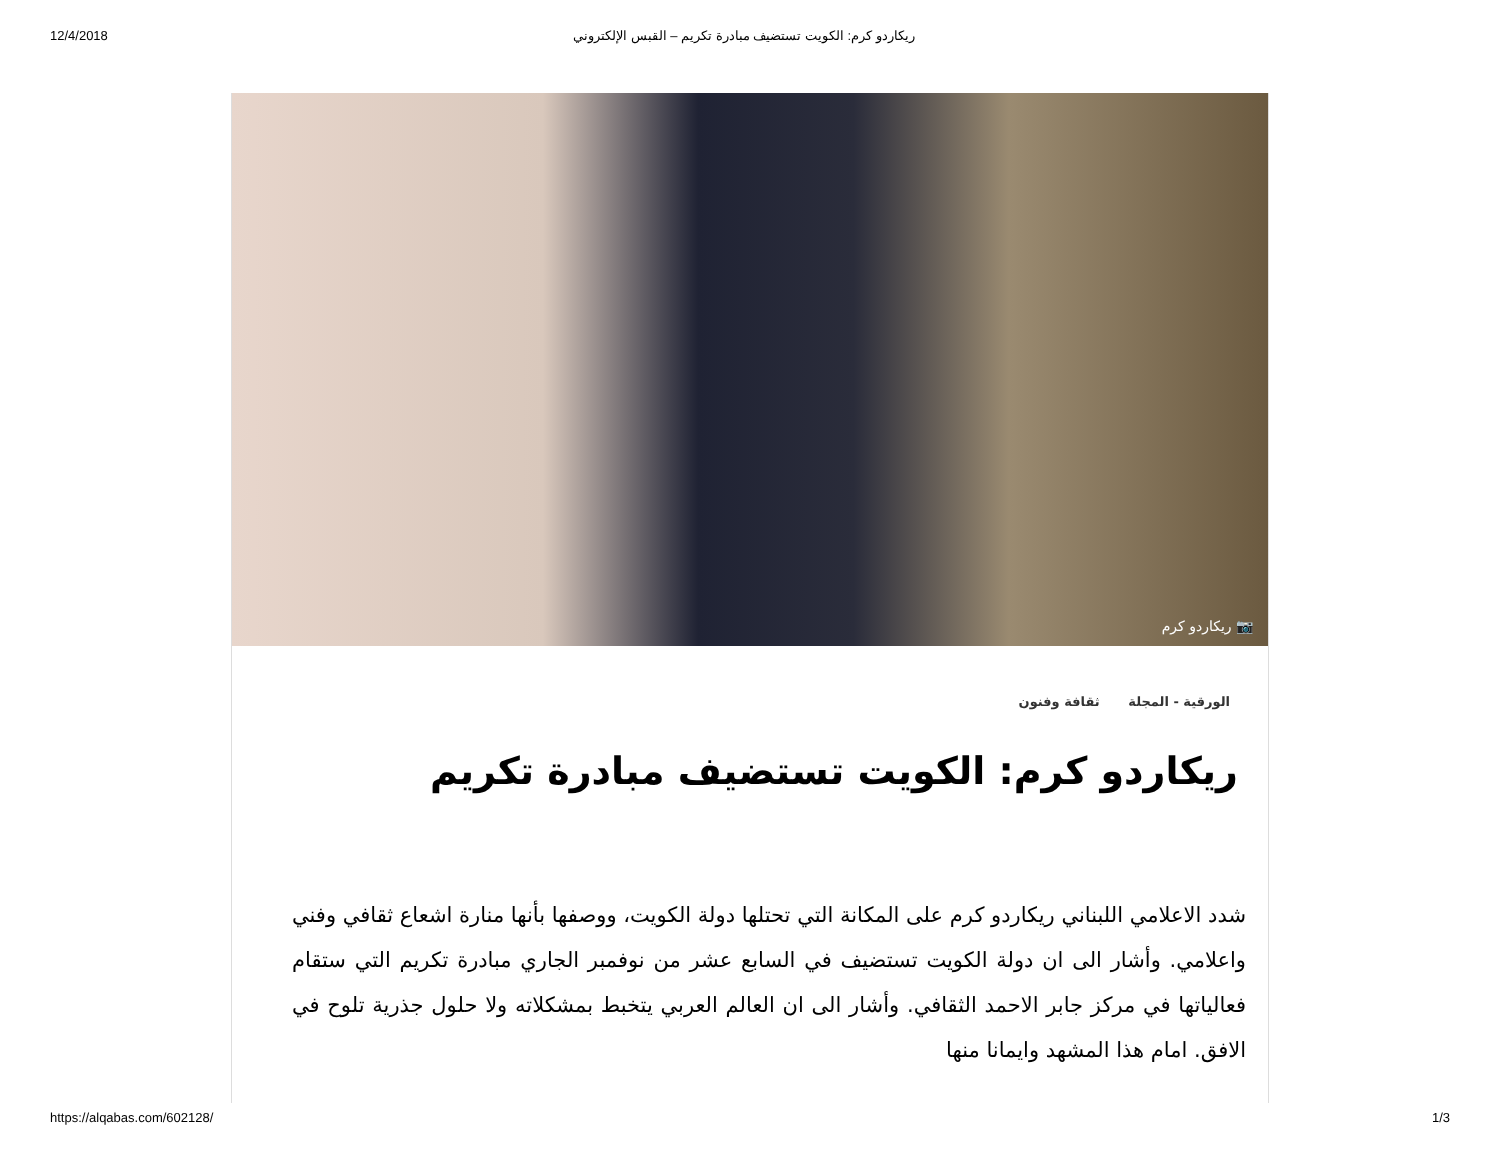12/4/2018 ريكاردو كرم: الكويت تستضيف مبادرة تكريم – القبس الإلكتروني
📷 ريكاردو كرم
الورقية - المجلة ثقافة وفنون
ريكاردو كرم: الكويت تستضيف مبادرة تكريم
شدد الاعلامي اللبناني ريكاردو كرم على المكانة التي تحتلها دولة الكويت، ووصفها بأنها منارة اشعاع ثقافي وفني واعلامي. وأشار الى ان دولة الكويت تستضيف في السابع عشر من نوفمبر الجاري مبادرة تكريم التي ستقام فعالياتها في مركز جابر الاحمد الثقافي. وأشار الى ان العالم العربي يتخبط بمشكلاته ولا حلول جذرية تلوح في الافق. امام هذا المشهد وايمانا منها
https://alqabas.com/602128/ 1/3